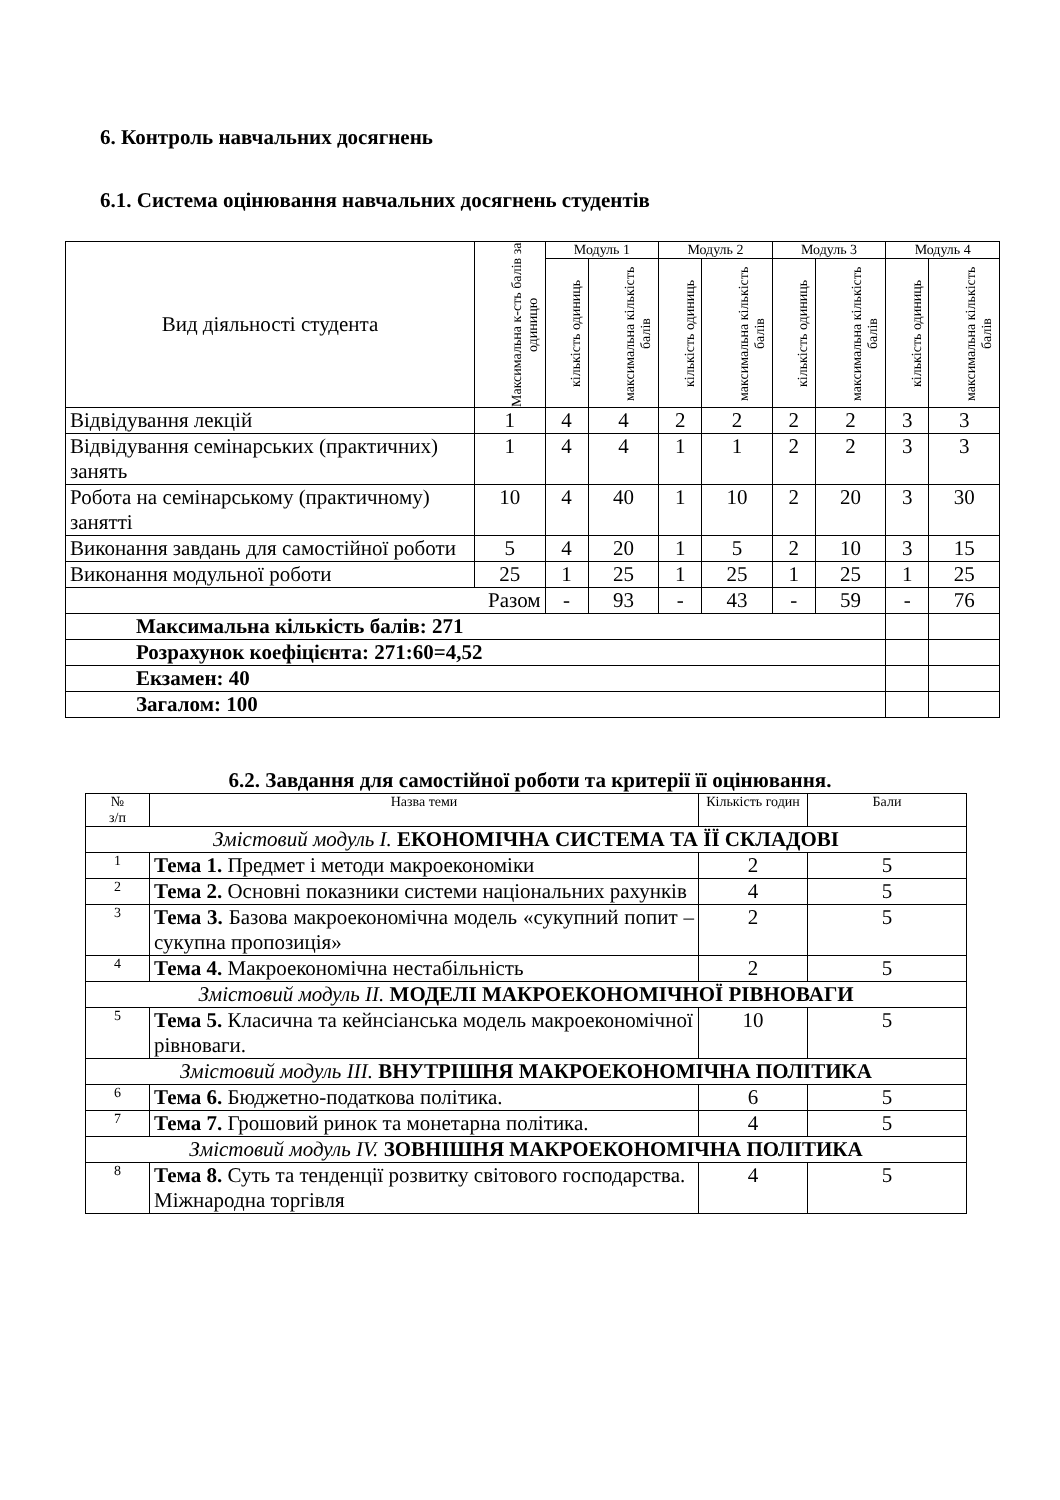6. Контроль навчальних досягнень
6.1. Система оцінювання навчальних досягнень студентів
| Вид діяльності студента | Максимальна к-сть балів за одиницю | Модуль 1 | | Модуль 2 | | Модуль 3 | | Модуль 4 | |
| | | кількість одиниць | максимальна кількість балів | кількість одиниць | максимальна кількість балів | кількість одиниць | максимальна кількість балів | кількість одиниць | максимальна кількість балів |
| Відвідування лекцій | 1 | 4 | 4 | 2 | 2 | 2 | 2 | 3 | 3 |
| Відвідування семінарських (практичних) занять | 1 | 4 | 4 | 1 | 1 | 2 | 2 | 3 | 3 |
| Робота на семінарському (практичному) занятті | 10 | 4 | 40 | 1 | 10 | 2 | 20 | 3 | 30 |
| Виконання завдань для самостійної роботи | 5 | 4 | 20 | 1 | 5 | 2 | 10 | 3 | 15 |
| Виконання модульної роботи | 25 | 1 | 25 | 1 | 25 | 1 | 25 | 1 | 25 |
| Разом | | - | 93 | - | 43 | - | 59 | - | 76 |
| Максимальна кількість балів: 271 | | | | | | | | | |
| Розрахунок коефіцієнта: 271:60=4,52 | | | | | | | | | |
| Екзамен: 40 | | | | | | | | | |
| Загалом: 100 | | | | | | | | | |
6.2. Завдання для самостійної роботи та критерії її оцінювання.
| № з/п | Назва теми | Кількість годин | Бали |
| Змістовий модуль I. ЕКОНОМІЧНА СИСТЕМА ТА ЇЇ СКЛАДОВІ | | | |
| 1 | Тема 1. Предмет і методи макроекономіки | 2 | 5 |
| 2 | Тема 2. Основні показники системи національних рахунків | 4 | 5 |
| 3 | Тема 3. Базова макроекономічна модель «сукупний попит – сукупна пропозиція» | 2 | 5 |
| 4 | Тема 4. Макроекономічна нестабільність | 2 | 5 |
| Змістовий модуль II. МОДЕЛІ МАКРОЕКОНОМІЧНОЇ РІВНОВАГИ | | | |
| 5 | Тема 5. Класична та кейнсіанська модель макроекономічної рівноваги. | 10 | 5 |
| Змістовий модуль III. ВНУТРІШНЯ МАКРОЕКОНОМІЧНА ПОЛІТИКА | | | |
| 6 | Тема 6. Бюджетно-податкова політика. | 6 | 5 |
| 7 | Тема 7. Грошовий ринок та монетарна політика. | 4 | 5 |
| Змістовий модуль IV. ЗОВНІШНЯ МАКРОЕКОНОМІЧНА ПОЛІТИКА | | | |
| 8 | Тема 8. Суть та тенденції розвитку світового господарства. Міжнародна торгівля | 4 | 5 |